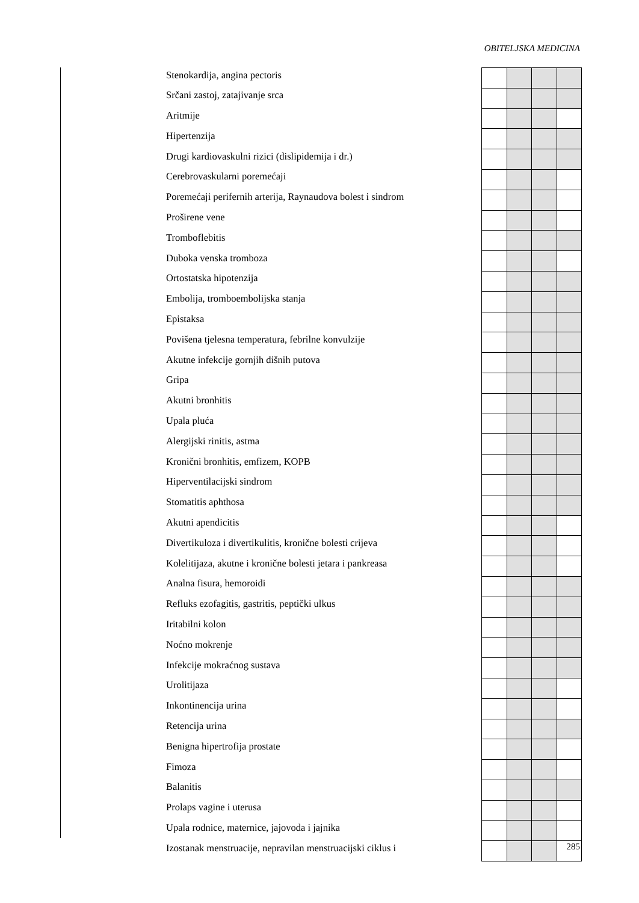OBITELJSKA MEDICINA
| Stenokardija, angina pectoris | | | | |
| Srčani zastoj, zatajivanje srca | | | | |
| Aritmije | | | | |
| Hipertenzija | | | | |
| Drugi kardiovaskulni rizici (dislipidemija i dr.) | | | | |
| Cerebrovaskularni poremećaji | | | | |
| Poremećaji perifernih arterija, Raynaudova bolest i sindrom | | | | |
| Proširene vene | | | | |
| Tromboflebitis | | | | |
| Duboka venska tromboza | | | | |
| Ortostatska hipotenzija | | | | |
| Embolija, tromboembolijska stanja | | | | |
| Epistaksa | | | | |
| Povišena tjelesna temperatura, febrilne konvulzije | | | | |
| Akutne infekcije gornjih dišnih putova | | | | |
| Gripa | | | | |
| Akutni bronhitis | | | | |
| Upala pluća | | | | |
| Alergijski rinitis, astma | | | | |
| Kronični bronhitis, emfizem, KOPB | | | | |
| Hiperventilacijski sindrom | | | | |
| Stomatitis aphthosa | | | | |
| Akutni apendicitis | | | | |
| Divertikuloza i divertikulitis, kronične bolesti crijeva | | | | |
| Kolelitijaza, akutne i kronične bolesti jetara i pankreasa | | | | |
| Analna fisura, hemoroidi | | | | |
| Refluks ezofagitis, gastritis, peptički ulkus | | | | |
| Iritabilni kolon | | | | |
| Noćno mokrenje | | | | |
| Infekcije mokraćnog sustava | | | | |
| Urolitijaza | | | | |
| Inkontinencija urina | | | | |
| Retencija urina | | | | |
| Benigna hipertrofija prostate | | | | |
| Fimoza | | | | |
| Balanitis | | | | |
| Prolaps vagine i uterusa | | | | |
| Upala rodnice, maternice, jajovoda i jajnika | | | | |
| Izostanak menstruacije, nepravilan menstruacijski ciklus i | | | | |
285